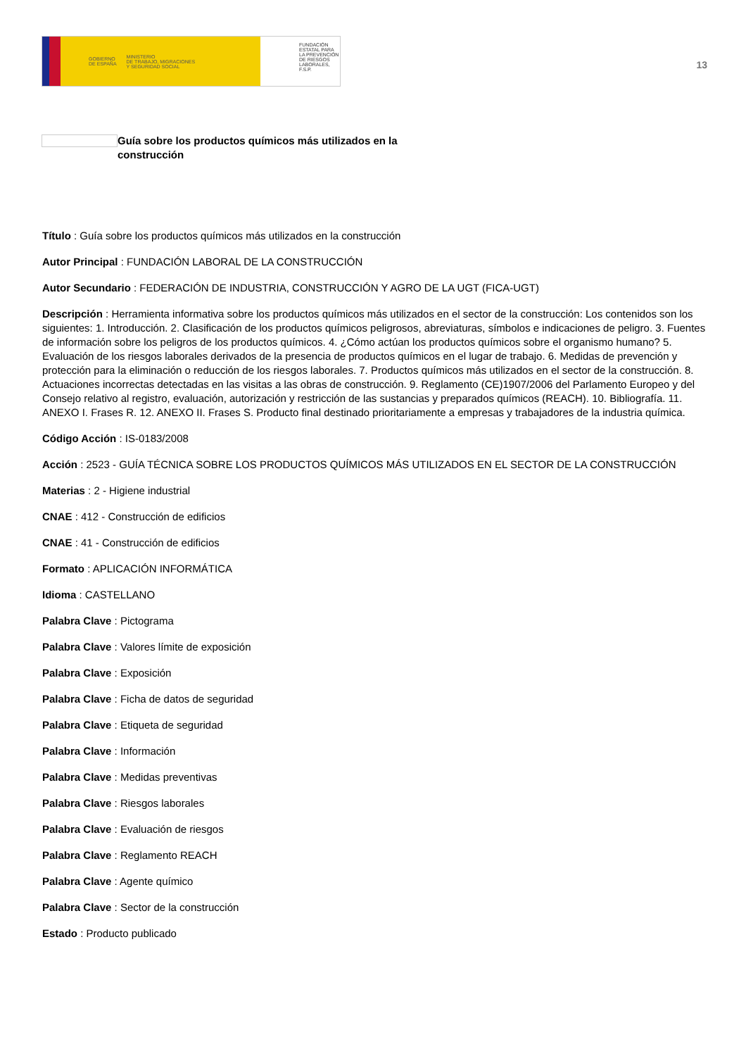GOBIERNO
DE ESPAÑA MINISTERIO
DE TRABAJO, MIGRACIONES
Y SEGURIDAD SOCIAL
FUNDACIÓN
ESTATAL PARA
LA PREVENCIÓN
DE RIESGOS
LABORALES, F.S.P.
13
Guía sobre los productos químicos más utilizados en la construcción
Título : Guía sobre los productos químicos más utilizados en la construcción
Autor Principal : FUNDACIÓN LABORAL DE LA CONSTRUCCIÓN
Autor Secundario : FEDERACIÓN DE INDUSTRIA, CONSTRUCCIÓN Y AGRO DE LA UGT (FICA-UGT)
Descripción : Herramienta informativa sobre los productos químicos más utilizados en el sector de la construcción: Los contenidos son los siguientes: 1. Introducción. 2. Clasificación de los productos químicos peligrosos, abreviaturas, símbolos e indicaciones de peligro. 3. Fuentes de información sobre los peligros de los productos químicos. 4. ¿Cómo actúan los productos químicos sobre el organismo humano? 5. Evaluación de los riesgos laborales derivados de la presencia de productos químicos en el lugar de trabajo. 6. Medidas de prevención y protección para la eliminación o reducción de los riesgos laborales. 7. Productos químicos más utilizados en el sector de la construcción. 8. Actuaciones incorrectas detectadas en las visitas a las obras de construcción. 9. Reglamento (CE)1907/2006 del Parlamento Europeo y del Consejo relativo al registro, evaluación, autorización y restricción de las sustancias y preparados químicos (REACH). 10. Bibliografía. 11. ANEXO I. Frases R. 12. ANEXO II. Frases S. Producto final destinado prioritariamente a empresas y trabajadores de la industria química.
Código Acción : IS-0183/2008
Acción : 2523 - GUÍA TÉCNICA SOBRE LOS PRODUCTOS QUÍMICOS MÁS UTILIZADOS EN EL SECTOR DE LA CONSTRUCCIÓN
Materias : 2 - Higiene industrial
CNAE : 412 - Construcción de edificios
CNAE : 41 - Construcción de edificios
Formato : APLICACIÓN INFORMÁTICA
Idioma : CASTELLANO
Palabra Clave : Pictograma
Palabra Clave : Valores límite de exposición
Palabra Clave : Exposición
Palabra Clave : Ficha de datos de seguridad
Palabra Clave : Etiqueta de seguridad
Palabra Clave : Información
Palabra Clave : Medidas preventivas
Palabra Clave : Riesgos laborales
Palabra Clave : Evaluación de riesgos
Palabra Clave : Reglamento REACH
Palabra Clave : Agente químico
Palabra Clave : Sector de la construcción
Estado : Producto publicado